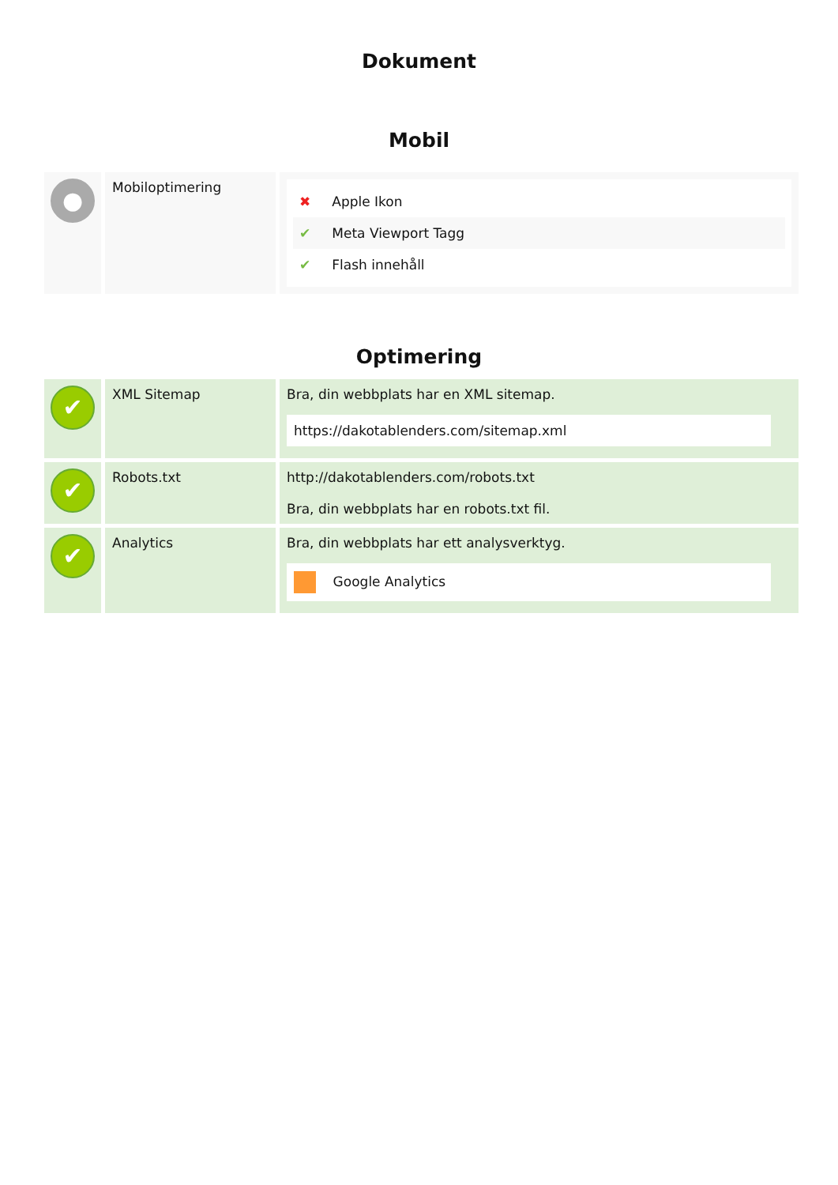Dokument
Mobil
| ● | Mobiloptimering | ✖ Apple Ikon ✔ Meta Viewport Tagg ✔ Flash innehåll |
Optimering
| ✔ | XML Sitemap | Bra, din webbplats har en XML sitemap. https://dakotablenders.com/sitemap.xml |
| ✔ | Robots.txt | http://dakotablenders.com/robots.txt Bra, din webbplats har en robots.txt fil. |
| ✔ | Analytics | Bra, din webbplats har ett analysverktyg. Google Analytics |